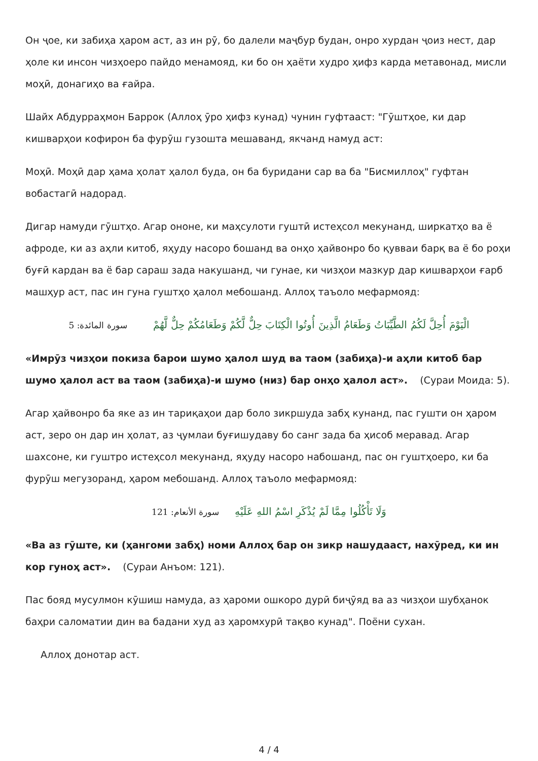Он ҷое, ки забиҳа ҳаром аст, аз ин рӯ, бо далели маҷбур будан, онро хурдан ҷоиз нест, дар ҳоле ки инсон чизҳоеро пайдо менамояд, ки бо он ҳаёти худро ҳифз карда метавонад, мисли моҳӣ, донагиҳо ва ғайра.
Шайх Абдурраҳмон Баррок (Аллоҳ ӯро ҳифз кунад) чунин гуфтааст: "Гӯштҳое, ки дар кишварҳои кофирон ба фурӯш гузошта мешаванд, якчанд намуд аст:
Моҳӣ. Моҳӣ дар ҳама ҳолат ҳалол буда, он ба буридани сар ва ба "Бисмиллоҳ" гуфтан вобастагӣ надорад.
Дигар намуди гӯштҳо. Агар ононе, ки маҳсулоти гуштӣ истеҳсол мекунанд, ширкатҳо ва ё афроде, ки аз аҳли китоб, яҳуду насоро бошанд ва онҳо ҳайвонро бо қувваи барқ ва ё бо роҳи буғӣ кардан ва ё бар сараш зада накушанд, чи гунае, ки чизҳои мазкур дар кишварҳои ғарб машҳур аст, пас ин гуна гуштҳо ҳалол мебошанд. Аллоҳ таъоло мефармояд:
الْيَوْمَ أُحِلَّ لَكُمُ الطَّيِّبَاتُ وَطَعَامُ الَّذِينَ أُوتُوا الْكِتَابَ حِلٌّ لَّكُمْ وَطَعَامُكُمْ حِلٌّ لَّهُمْ سورة المائدة: 5
«Имрӯз чизҳои покиза барои шумо ҳалол шуд ва таом (забиҳа)-и аҳли китоб бар шумо ҳалол аст ва таом (забиҳа)-и шумо (низ) бар онҳо ҳалол аст». (Сураи Моида: 5).
Агар ҳайвонро ба яке аз ин тариқаҳои дар боло зикршуда забҳ кунанд, пас гушти он ҳаром аст, зеро он дар ин ҳолат, аз ҷумлаи буғишудаву бо санг зада ба ҳисоб меравад. Агар шахсоне, ки гуштро истеҳсол мекунанд, яҳуду насоро набошанд, пас он гуштҳоеро, ки ба фурӯш мегузоранд, ҳаром мебошанд. Аллоҳ таъоло мефармояд:
وَلَا تَأْكُلُوا مِمَّا لَمْ يُذْكَرِ اسْمُ اللهِ عَلَيْهِ سورة الأنعام: 121
«Ва аз гӯште, ки (ҳангоми забҳ) номи Аллоҳ бар он зикр нашудааст, нахӯред, ки ин кор гуноҳ аст». (Сураи Анъом: 121).
Пас бояд мусулмон кӯшиш намуда, аз ҳароми ошкоро дурӣ биҷӯяд ва аз чизҳои шубҳанок баҳри саломатии дин ва бадани худ аз ҳаромхурӣ тақво кунад". Поёни сухан.
Аллоҳ донотар аст.
4 / 4